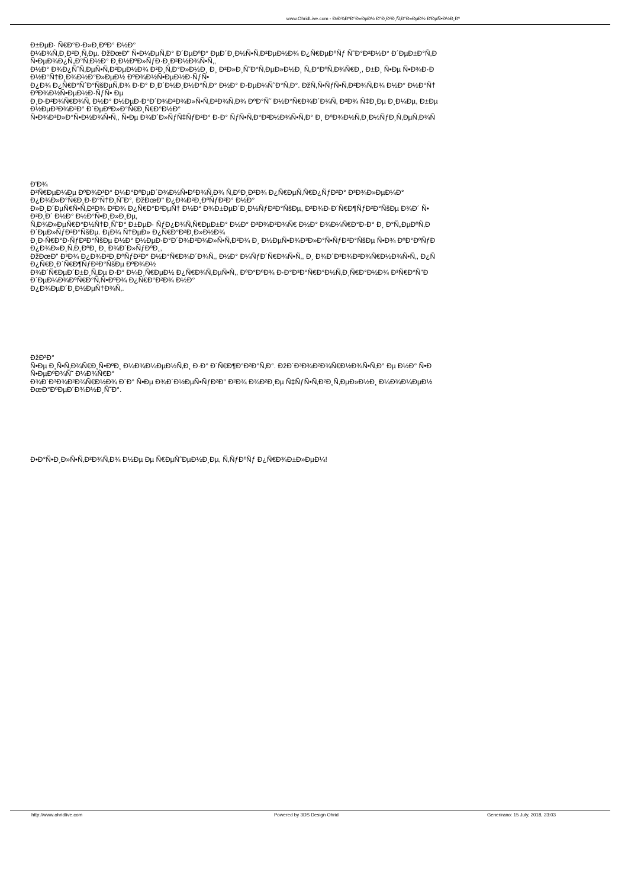www.OhridLive.com - Ð›Ð¾ÐºÐ°Ð»ÐµÐ½ Ð"Ð¸Ð³Ð¸Ñ‚Ð°Ð»ÐµÐ½ Ð'ÐµÑ•Ð½Ð¸Ðº
Ð±ÐµÐ· Ñ€Ð°Ð·Ð»Ð¸ÐºÐ° Ð½Ð°
Ð¼Ð¾Ñ‚Ð¸Ð²Ð¸Ñ‚Ðµ. ÐžÐœÐ" Ñ•Ð¼ÐµÑ‚Ð° Ð´ÐµÐºÐ° ÐµÐ´Ð¸Ð½Ñ•Ñ‚Ð²ÐµÐ½Ð¾ Ð¿Ñ€ÐµÐºÑƒ Ñ˜Ð°Ð²Ð½Ð° Ð´ÐµÐ±Ð°Ñ‚Ð
Ñ•ÐµÐ¾Ð¿Ñ„Ð°Ñ‚Ð½Ð° Ð¸Ð½ÐºÐ»ÑƒÐ·Ð¸Ð²Ð½Ð¾Ñ•Ñ‚,
Ð½Ð° Ð¾Ð¿ÑˆÑ‚ÐµÑ•Ñ‚Ð²ÐµÐ½Ð¾ Ð²Ð¸Ñ‚Ð°Ð»Ð½Ð¸ Ð¸ Ð²Ð»Ð¸Ñ˜Ð°Ñ‚ÐµÐ»Ð½Ð¸ Ñ„Ð°ÐºÑ‚Ð¾Ñ€Ð¸, Ð±Ð¸ Ñ•Ðµ Ñ•Ð¾Ð·Ð
Ð½Ð°Ñ†Ð¸Ð¾Ð½Ð°Ð»ÐµÐ½ ÐºÐ¾Ð½Ñ•ÐµÐ½Ð·ÑƒÑ•
Ð¿Ð¾ Ð¿Ñ€Ð°ÑˆÐ°ÑšÐµÑ‚Ð¾ Ð·Ð° Ð¸Ð´Ð½Ð¸Ð½Ð°Ñ‚Ð° Ð½Ð° Ð·ÐµÐ¼Ñ˜Ð°Ñ‚Ð°. ÐžÑ‚Ñ•ÑƒÑ•Ñ‚Ð²Ð¾Ñ‚Ð¾ Ð½Ð° Ð½Ð°Ñ†
ÐºÐ¾Ð½Ñ•ÐµÐ½Ð·ÑƒÑ• Ðµ
Ð¸Ð·Ð²Ð¾Ñ€Ð¾Ñ‚ Ð½Ð° Ð½ÐµÐ·Ð°Ð´Ð¾Ð²Ð¾Ð»Ñ•Ñ‚Ð²Ð¾Ñ‚Ð¾ ÐºÐ°Ñ˜ Ð½Ð°Ñ€Ð¾Ð´Ð¾Ñ‚ Ð²Ð¾ Ñ‡Ð¸Ðµ Ð¸Ð¼Ðµ, Ð±Ðµ
Ð½ÐµÐ³Ð¾Ð²Ð° Ð´ÐµÐºÐ»Ð°Ñ€Ð¸Ñ€Ð°Ð½Ð°
Ñ•Ð¾Ð³Ð»Ð°Ñ•Ð½Ð¾Ñ•Ñ‚, Ñ•Ðµ Ð¾Ð´Ð»ÑƒÑ‡ÑƒÐ²Ð° Ð·Ð° ÑƒÑ•Ñ‚Ð°Ð²Ð½Ð¾Ñ•Ñ‚Ð° Ð¸ ÐºÐ¾Ð½Ñ‚Ð¸Ð½ÑƒÐ¸Ñ‚ÐµÑ‚Ð¾Ñ
Ð'Ð¾
Ð²Ñ€ÐµÐ¼Ðµ ÐºÐ¾Ð³Ð° Ð¼Ð°ÐºÐµÐ´Ð¾Ð½Ñ•ÐºÐ¾Ñ‚Ð¾ Ñ‚ÐºÐ¸Ð²Ð¾ Ð¿Ñ€ÐµÑ‚Ñ€Ð¿ÑƒÐ²Ð° Ð³Ð¾Ð»ÐµÐ¼Ð°
Ð¿Ð¾Ð»Ð°Ñ€Ð¸Ð·Ð°Ñ†Ð¸Ñ˜Ð°, ÐžÐœÐ" Ð¿Ð¾Ð²Ð¸ÐºÑƒÐ²Ð° Ð½Ð°
Ð»Ð¸Ð´ÐµÑ€Ñ•Ñ‚Ð²Ð¾ Ð²Ð¾ Ð¿Ñ€Ð°Ð²ÐµÑ† Ð½Ð° Ð¾Ð±ÐµÐ´Ð¸Ð½ÑƒÐ²Ð°ÑšÐµ, Ð²Ð¾Ð·Ð´Ñ€Ð¶ÑƒÐ²Ð°ÑšÐµ Ð¾Ð´ Ñ•
Ð²Ð¸Ð´ Ð½Ð° Ð½Ð°Ñ•Ð¸Ð»Ð¸Ðµ,
Ñ‚Ð¾Ð»ÐµÑ€Ð°Ð½Ñ†Ð¸Ñ˜Ð° Ð±ÐµÐ· ÑƒÐ¿Ð¾Ñ‚Ñ€ÐµÐ±Ð° Ð½Ð° Ð³Ð¾Ð²Ð¾Ñ€ Ð½Ð° Ð¾Ð¼Ñ€Ð°Ð·Ð° Ð¸ Ð°Ñ„ÐµÐºÑ‚Ð
Ð´ÐµÐ»ÑƒÐ²Ð°ÑšÐµ. Ð¡Ð¾ Ñ†ÐµÐ» Ð¿Ñ€Ð°Ð²Ð¸Ð»Ð½Ð¾
Ð¸Ð·Ñ€Ð°Ð·ÑƒÐ²Ð°ÑšÐµ Ð½Ð° Ð½ÐµÐ·Ð°Ð´Ð¾Ð²Ð¾Ð»Ñ•Ñ‚Ð²Ð¾ Ð¸ Ð½ÐµÑ•Ð¾Ð³Ð»Ð°Ñ•ÑƒÐ²Ð°ÑšÐµ Ñ•Ð¾ ÐºÐ°ÐºÑƒÐ
Ð¿Ð¾Ð»Ð¸Ñ‚Ð¸ÐºÐ¸ Ð¸ Ð¾Ð´Ð»ÑƒÐºÐ¸,
ÐžÐœÐ" Ð³Ð¾ Ð¿Ð¾Ð²Ð¸ÐºÑƒÐ²Ð° Ð½Ð°Ñ€Ð¾Ð´Ð¾Ñ‚, Ð½Ð° Ð¼ÑƒÐ´Ñ€Ð¾Ñ•Ñ‚, Ð¸ Ð¾Ð´Ð³Ð¾Ð²Ð¾Ñ€Ð½Ð¾Ñ•Ñ‚, Ð¿Ñ
Ð¿Ñ€Ð¸Ð´Ñ€Ð¶ÑƒÐ²Ð°ÑšÐµ ÐºÐ¾Ð½
Ð¾Ð´Ñ€ÐµÐ´Ð±Ð¸Ñ‚Ðµ Ð·Ð° Ð¼Ð¸Ñ€ÐµÐ½ Ð¿Ñ€Ð¾Ñ‚ÐµÑ•Ñ‚, ÐºÐ°ÐºÐ¾ Ð·Ð°Ð³Ð°Ñ€Ð°Ð½Ñ‚Ð¸Ñ€Ð°Ð½Ð¾ Ð³Ñ€Ð°Ñ"Ð
Ð´ÐµÐ¼Ð¾ÐºÑ€Ð°Ñ‚Ñ•ÐºÐ¾ Ð¿Ñ€Ð°Ð²Ð¾ Ð½Ð°
Ð¿Ð¾ÐµÐ´Ð¸Ð½ÐµÑ†Ð¾Ñ‚.
ÐžÐ²Ð°
Ñ•Ðµ Ð¸Ñ•Ñ‚Ð¾Ñ€Ð¸Ñ•ÐºÐ¸ Ð¼Ð¾Ð¼ÐµÐ½Ñ‚Ð¸ Ð·Ð° Ð´Ñ€Ð¶Ð°Ð²Ð°Ñ‚Ð°. ÐžÐ´Ð³Ð¾Ð²Ð¾Ñ€Ð½Ð¾Ñ•Ñ‚Ð° Ðµ Ð½Ð° Ñ•Ð
Ñ•ÐµÐºÐ¾Ñ˜ Ð¼Ð¾Ñ€Ð°
Ð¾Ð´Ð³Ð¾Ð²Ð¾Ñ€Ð½Ð¾ Ð´Ð° Ñ•Ðµ Ð¾Ð´Ð½ÐµÑ•ÑƒÐ²Ð° Ð²Ð¾ Ð¾Ð²Ð¸Ðµ Ñ‡ÑƒÑ•Ñ‚Ð²Ð¸Ñ‚ÐµÐ»Ð½Ð¸ Ð¼Ð¾Ð¼ÐµÐ½
ÐœÐ°ÐºÐµÐ´Ð¾Ð½Ð¸Ñ˜Ð°.
Ð•Ð°Ñ•Ð¸Ð»Ñ•Ñ‚Ð²Ð¾Ñ‚Ð¾ Ð½Ðµ Ðµ Ñ€ÐµÑˆÐµÐ½Ð¸Ðµ, Ñ‚ÑƒÐºÑƒ Ð¿Ñ€Ð¾Ð±Ð»ÐµÐ¼!
http://www.ohridlive.com Powered by 3DS Design Ohrid Generirano: 15 July, 2018, 23:03